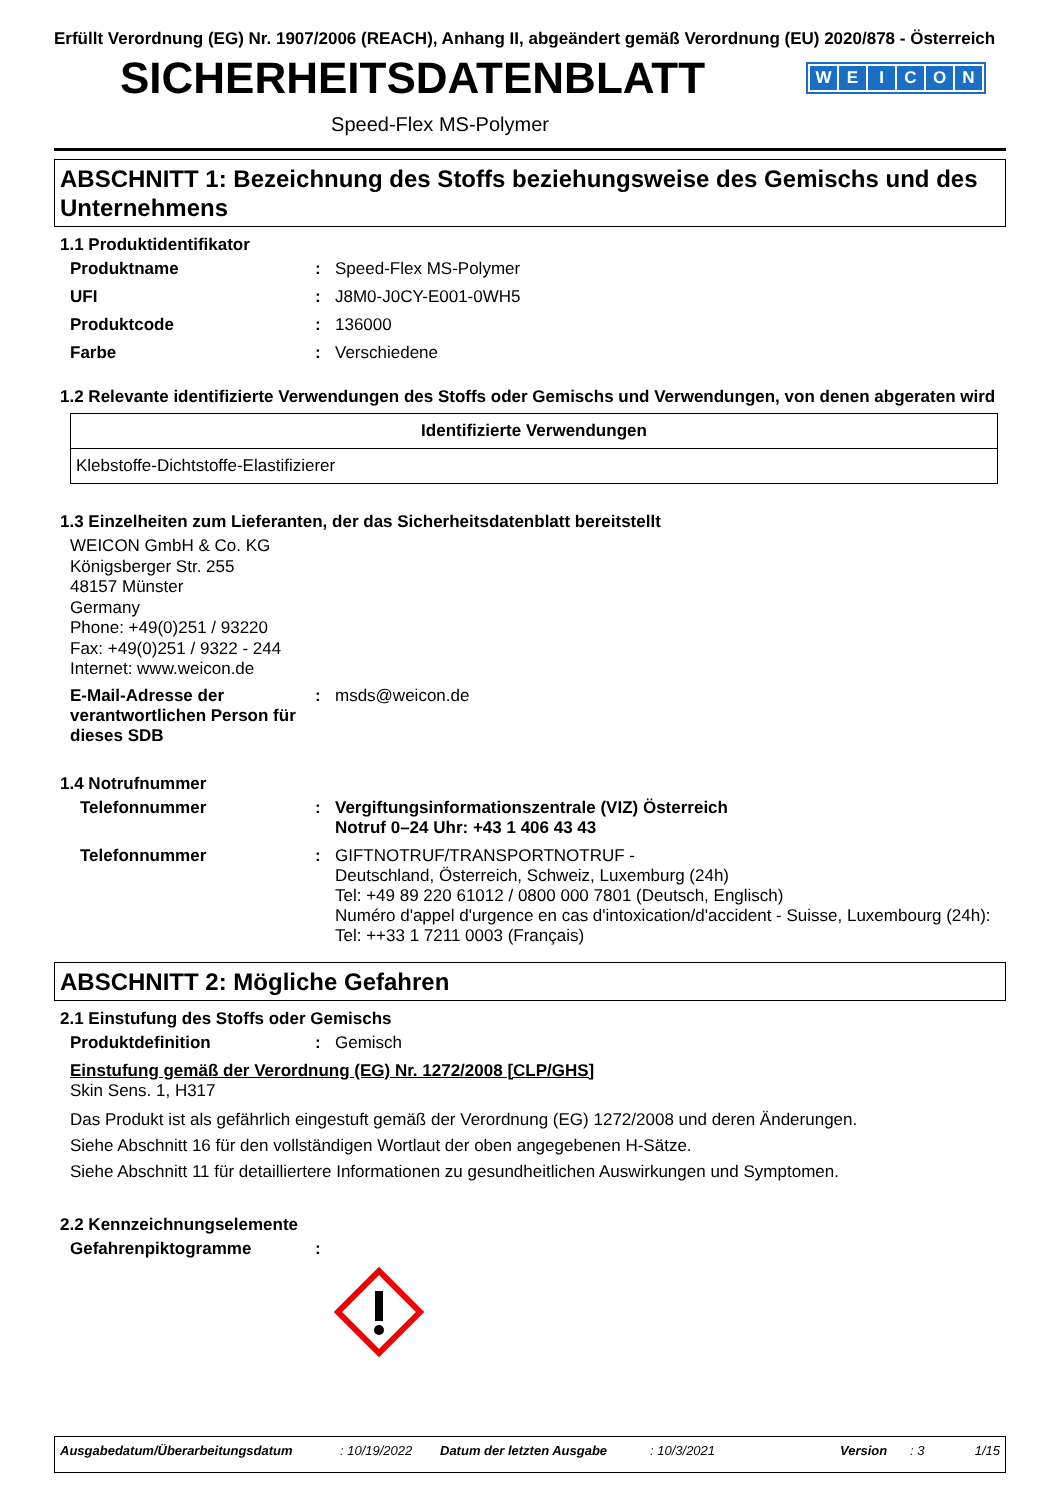Erfüllt Verordnung (EG) Nr. 1907/2006 (REACH), Anhang II, abgeändert gemäß Verordnung (EU) 2020/878 - Österreich
SICHERHEITSDATENBLATT
WEICON
Speed-Flex MS-Polymer
ABSCHNITT 1: Bezeichnung des Stoffs beziehungsweise des Gemischs und des Unternehmens
1.1 Produktidentifikator
Produktname : Speed-Flex MS-Polymer
UFI : J8M0-J0CY-E001-0WH5
Produktcode : 136000
Farbe : Verschiedene
1.2 Relevante identifizierte Verwendungen des Stoffs oder Gemischs und Verwendungen, von denen abgeraten wird
| Identifizierte Verwendungen |
| --- |
| Klebstoffe-Dichtstoffe-Elastifizierer |
1.3 Einzelheiten zum Lieferanten, der das Sicherheitsdatenblatt bereitstellt
WEICON GmbH & Co. KG
Königsberger Str. 255
48157 Münster
Germany
Phone: +49(0)251 / 93220
Fax: +49(0)251 / 9322 - 244
Internet: www.weicon.de
E-Mail-Adresse der verantwortlichen Person für dieses SDB
: msds@weicon.de
1.4 Notrufnummer
Telefonnummer : Vergiftungsinformationszentrale (VIZ) Österreich
Notruf 0–24 Uhr: +43 1 406 43 43
Telefonnummer : GIFTNOTRUF/TRANSPORTNOTRUF -
Deutschland, Österreich, Schweiz, Luxemburg (24h)
Tel: +49 89 220 61012 / 0800 000 7801 (Deutsch, Englisch)
Numéro d'appel d'urgence en cas d'intoxication/d'accident - Suisse, Luxembourg (24h): Tel: ++33 1 7211 0003 (Français)
ABSCHNITT 2: Mögliche Gefahren
2.1 Einstufung des Stoffs oder Gemischs
Produktdefinition : Gemisch
Einstufung gemäß der Verordnung (EG) Nr. 1272/2008 [CLP/GHS]
Skin Sens. 1, H317
Das Produkt ist als gefährlich eingestuft gemäß der Verordnung (EG) 1272/2008 und deren Änderungen.
Siehe Abschnitt 16 für den vollständigen Wortlaut der oben angegebenen H-Sätze.
Siehe Abschnitt 11 für detailliertere Informationen zu gesundheitlichen Auswirkungen und Symptomen.
2.2 Kennzeichnungselemente
Gefahrenpiktogramme :
Ausgabedatum/Überarbeitungsdatum: 10/19/2022 Datum der letzten Ausgabe: 10/3/2021 Version: 3 1/15